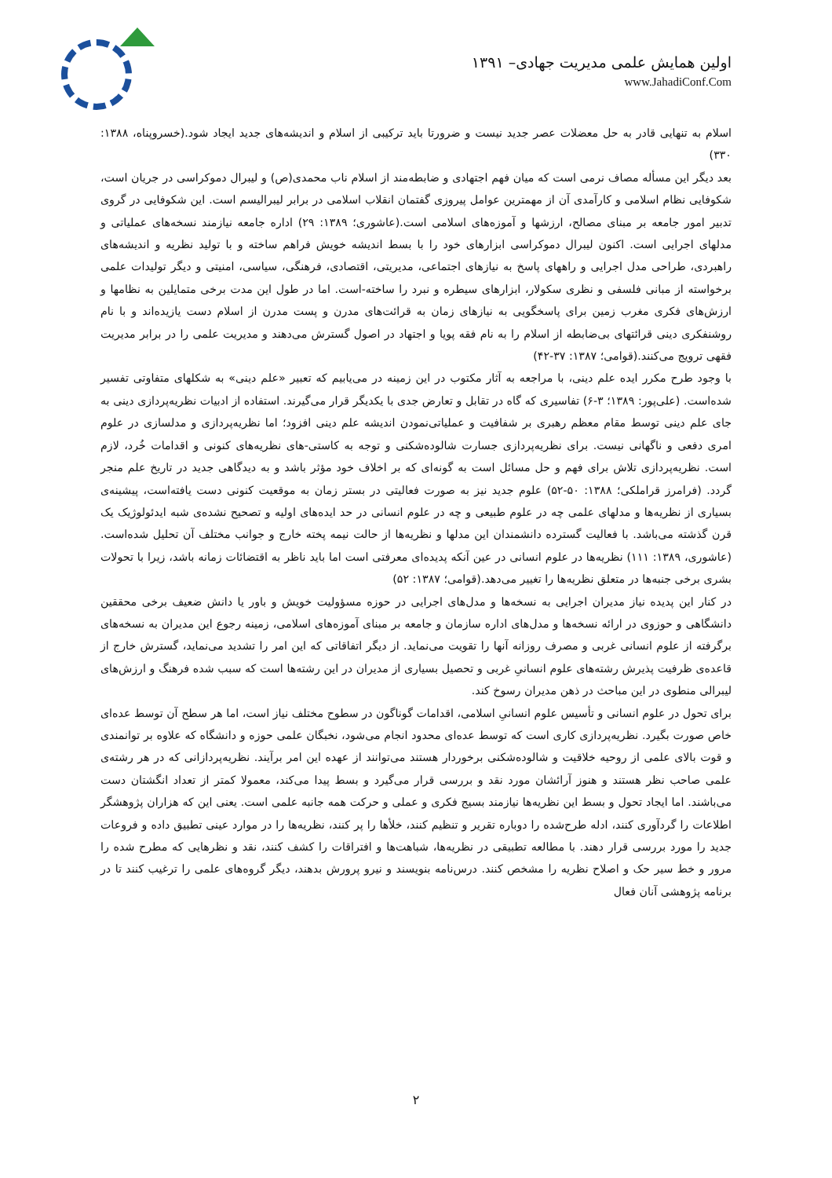اولین همایش علمی مدیریت جهادی– ۱۳۹۱
www.JahadiConf.Com
اسلام به تنهایی قادر به حل معضلات عصر جدید نیست و ضرورتا باید ترکیبی از اسلام و اندیشه‌های جدید ایجاد شود.(خسروپناه، ۱۳۸۸: ۳۳۰)
بعد دیگر این مسأله مصاف نرمی است که میان فهم اجتهادی و ضابطه‌مند از اسلام ناب محمدی(ص) و لیبرال دموکراسی در جریان است، شکوفایی نظام اسلامی و کارآمدی آن از مهمترین عوامل پیروزی گفتمان انقلاب اسلامی در برابر لیبرالیسم است. این شکوفایی در گروی تدبیر امور جامعه بر مبنای مصالح، ارزشها و آموزه‌های اسلامی است.(عاشوری؛ ۱۳۸۹: ۲۹) اداره جامعه نیازمند نسخه‌های عملیاتی و مدلهای اجرایی است. اکنون لیبرال دموکراسی ابزارهای خود را با بسط اندیشه خویش فراهم ساخته و با تولید نظریه و اندیشه‌های راهبردی، طراحی مدل اجرایی و راههای پاسخ به نیازهای اجتماعی، مدیریتی، اقتصادی، فرهنگی، سیاسی، امنیتی و دیگر تولیدات علمی برخواسته از مبانی فلسفی و نظری سکولار، ابزارهای سیطره و نبرد را ساخته-است. اما در طول این مدت برخی متمایلین به نظامها و ارزش‌های فکری مغرب زمین برای پاسخگویی به نیازهای زمان به قرائت‌های مدرن و پست مدرن از اسلام دست یازیده‌اند و با نام روشنفکری دینی قرائتهای بی‌ضابطه از اسلام را به نام فقه پویا و اجتهاد در اصول گسترش می‌دهند و مدیریت علمی را در برابر مدیریت فقهی ترویج می‌کنند.(قوامی؛ ۱۳۸۷: ۳۷-۴۲)
با وجود طرح مکرر ایده علم دینی، با مراجعه به آثار مکتوب در این زمینه در می‌یابیم که تعبیر «علم دینی» به شکلهای متفاوتی تفسیر شده‌است. (علی‌پور: ۱۳۸۹؛ ۳-۶) تفاسیری که گاه در تقابل و تعارض جدی با یکدیگر قرار می‌گیرند. استفاده از ادبیات نظریه‌پردازی دینی به جای علم دینی توسط مقام معظم رهبری بر شفافیت و عملیاتی‌نمودن اندیشه علم دینی افزود؛ اما نظریه‌پردازی و مدلسازی در علوم امری دفعی و ناگهانی نیست. برای نظریه‌پردازی جسارت شالوده‌شکنی و توجه به کاستی-های نظریه‌های کنونی و اقدامات خُرد، لازم است. نظریه‌پردازی تلاش برای فهم و حل مسائل است به گونه‌ای که بر اخلاف خود مؤثر باشد و به دیدگاهی جدید در تاریخ علم منجر گردد. (فرامرز قراملکی؛ ۱۳۸۸: ۵۰-۵۲) علوم جدید نیز به صورت فعالیتی در بستر زمان به موقعیت کنونی دست یافته‌است، پیشینه‌ی بسیاری از نظریه‌ها و مدلهای علمی چه در علوم طبیعی و چه در علوم انسانی در حد ایده‌های اولیه و تصحیح نشده‌ی شبه ایدئولوژیک یک قرن گذشته می‌باشد. با فعالیت گسترده دانشمندان این مدلها و نظریه‌ها از حالت نیمه پخته خارج و جوانب مختلف آن تحلیل شده‌است.(عاشوری، ۱۳۸۹: ۱۱۱) نظریه‌ها در علوم انسانی در عین آنکه پدیده‌ای معرفتی است اما باید ناظر به اقتضائات زمانه باشد، زیرا با تحولات بشری برخی جنبه‌ها در متعلق نظریه‌ها را تغییر می‌دهد.(قوامی؛ ۱۳۸۷: ۵۲)
در کنار این پدیده نیاز مدیران اجرایی به نسخه‌ها و مدل‌های اجرایی در حوزه مسؤولیت خویش و باور یا دانش ضعیف برخی محققین دانشگاهی و حوزوی در ارائه نسخه‌ها و مدل‌های اداره سازمان و جامعه بر مبنای آموزه‌های اسلامی، زمینه رجوع این مدیران به نسخه‌های برگرفته از علوم انسانی غربی و مصرف روزانه آنها را تقویت می‌نماید. از دیگر اتفاقاتی که این امر را تشدید می‌نماید، گسترش خارج از قاعده‌ی ظرفیت پذیرش رشته‌های علوم انسانیِ غربی و تحصیل بسیاری از مدیران در این رشته‌ها است که سبب شده فرهنگ و ارزش‌های لیبرالی منطوی در این مباحث در ذهن مدیران رسوخ کند.
برای تحول در علوم انسانی و تأسیس علوم انسانیِ اسلامی، اقدامات گوناگون در سطوح مختلف نیاز است، اما هر سطح آن توسط عده‌ای خاص صورت بگیرد. نظریه‌پردازی کاری است که توسط عده‌ای محدود انجام می‌شود، نخبگان علمی حوزه و دانشگاه که علاوه بر توانمندی و قوت بالای علمی از روحیه خلاقیت و شالوده‌شکنی برخوردار هستند می‌توانند از عهده این امر برآیند. نظریه‌پردازانی که در هر رشته‌ی علمی صاحب نظر هستند و هنوز آرائشان مورد نقد و بررسی قرار می‌گیرد و بسط پیدا می‌کند، معمولا کمتر از تعداد انگشتان دست می‌باشند. اما ایجاد تحول و بسط این نظریه‌ها نیازمند بسیج فکری و عملی و حرکت همه جانبه علمی است. یعنی این که هزاران پژوهشگر اطلاعات را گردآوری کنند، ادله طرح‌شده را دوباره تقریر و تنظیم کنند، خلأها را پر کنند، نظریه‌ها را در موارد عینی تطبیق داده و فروعات جدید را مورد بررسی قرار دهند. با مطالعه تطبیقی در نظریه‌ها، شباهت‌ها و افتراقات را کشف کنند، نقد و نظرهایی که مطرح شده را مرور و خط سیر حک و اصلاح نظریه را مشخص کنند. درس‌نامه بنویسند و نیرو پرورش بدهند، دیگر گروه‌های علمی را ترغیب کنند تا در برنامه پژوهشی آنان فعال
۲